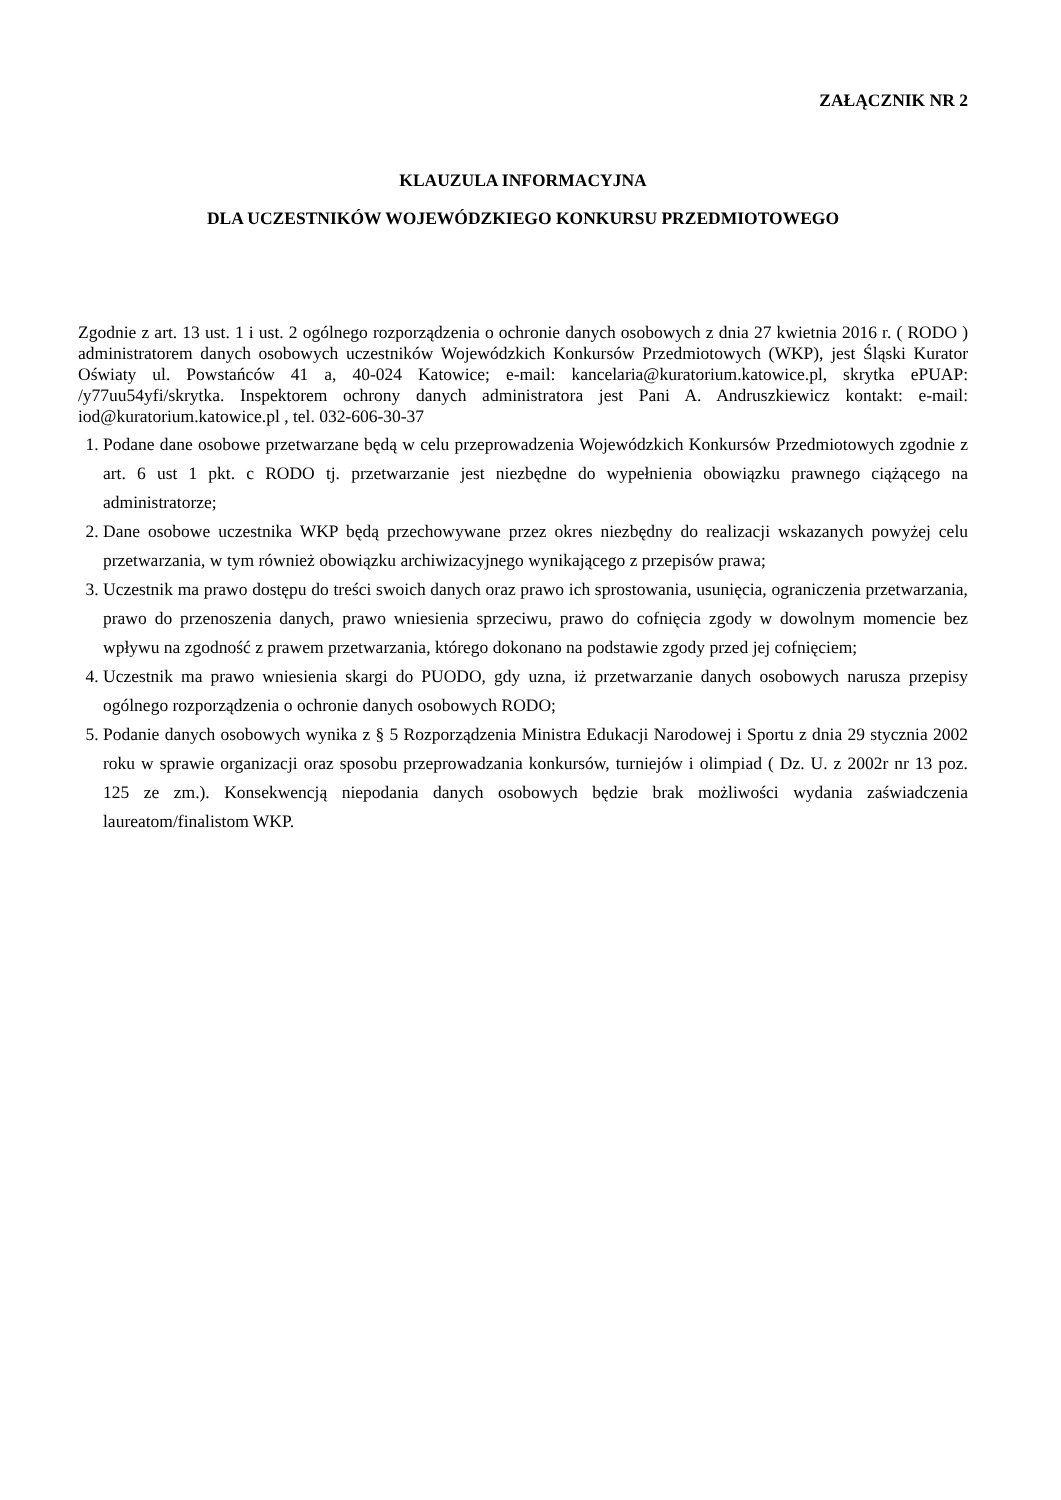ZAŁĄCZNIK NR 2
KLAUZULA INFORMACYJNA
DLA UCZESTNIKÓW WOJEWÓDZKIEGO KONKURSU PRZEDMIOTOWEGO
Zgodnie z art. 13 ust. 1 i ust. 2 ogólnego rozporządzenia o ochronie danych osobowych z dnia 27 kwietnia 2016 r. ( RODO ) administratorem danych osobowych uczestników Wojewódzkich Konkursów Przedmiotowych (WKP), jest Śląski Kurator Oświaty ul. Powstańców 41 a, 40-024 Katowice; e-mail: kancelaria@kuratorium.katowice.pl, skrytka ePUAP: /y77uu54yfi/skrytka. Inspektorem ochrony danych administratora jest Pani A. Andruszkiewicz kontakt: e-mail: iod@kuratorium.katowice.pl , tel. 032-606-30-37
1. Podane dane osobowe przetwarzane będą w celu przeprowadzenia Wojewódzkich Konkursów Przedmiotowych zgodnie z art. 6 ust 1 pkt. c RODO tj. przetwarzanie jest niezbędne do wypełnienia obowiązku prawnego ciążącego na administratorze;
2. Dane osobowe uczestnika WKP będą przechowywane przez okres niezbędny do realizacji wskazanych powyżej celu przetwarzania, w tym również obowiązku archiwizacyjnego wynikającego z przepisów prawa;
3. Uczestnik ma prawo dostępu do treści swoich danych oraz prawo ich sprostowania, usunięcia, ograniczenia przetwarzania, prawo do przenoszenia danych, prawo wniesienia sprzeciwu, prawo do cofnięcia zgody w dowolnym momencie bez wpływu na zgodność z prawem przetwarzania, którego dokonano na podstawie zgody przed jej cofnięciem;
4. Uczestnik ma prawo wniesienia skargi do PUODO, gdy uzna, iż przetwarzanie danych osobowych narusza przepisy ogólnego rozporządzenia o ochronie danych osobowych RODO;
5. Podanie danych osobowych wynika z § 5 Rozporządzenia Ministra Edukacji Narodowej i Sportu z dnia 29 stycznia 2002 roku w sprawie organizacji oraz sposobu przeprowadzania konkursów, turniejów i olimpiad ( Dz. U. z 2002r nr 13 poz. 125 ze zm.). Konsekwencją niepodania danych osobowych będzie brak możliwości wydania zaświadczenia laureatom/finalistom WKP.